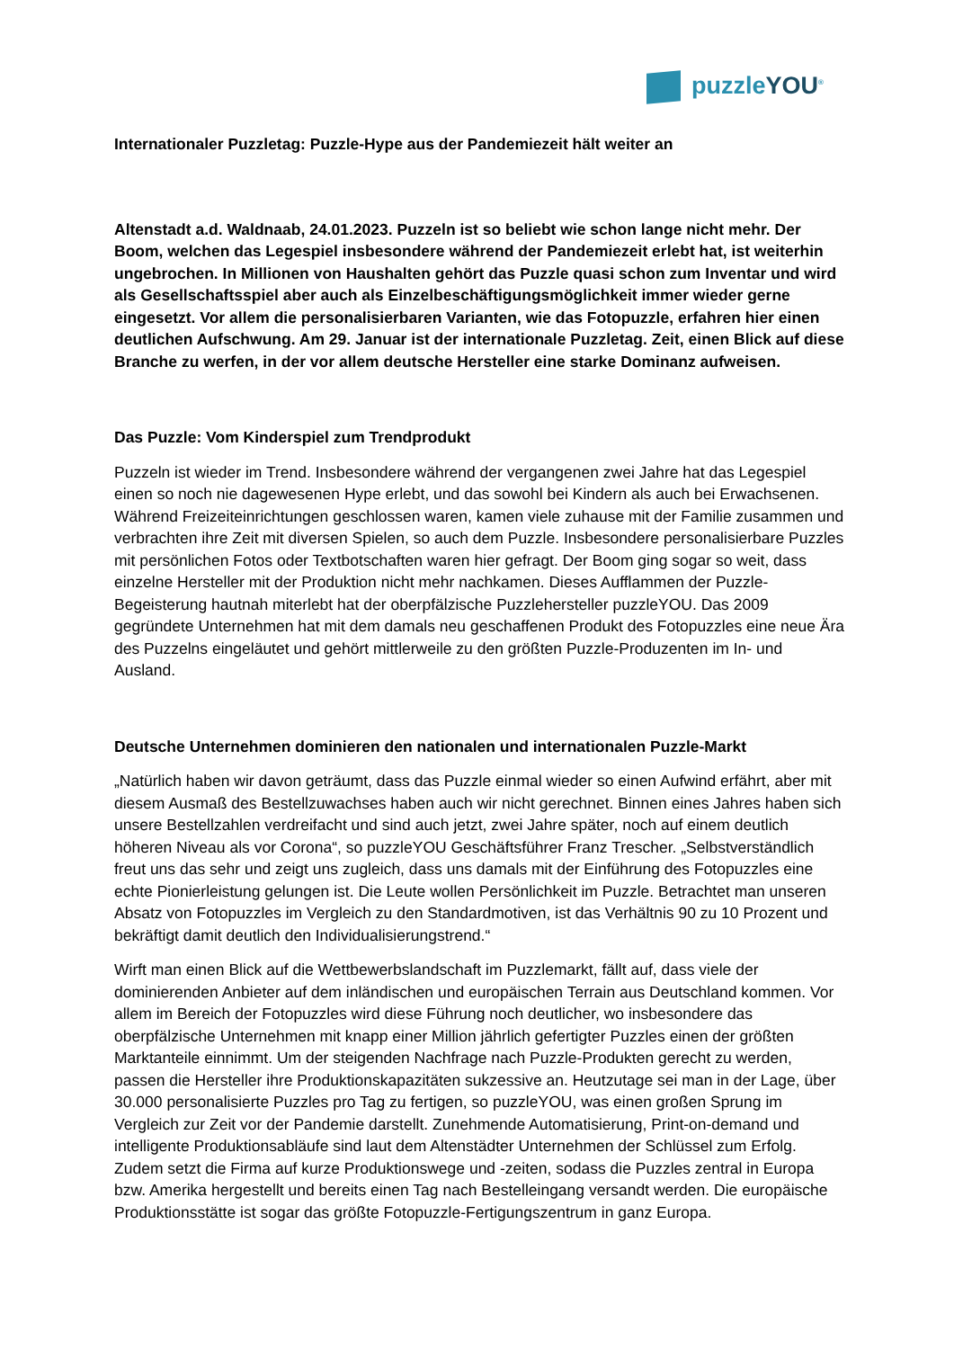puzzleYOU<sup>®</sup>
Internationaler Puzzletag: Puzzle-Hype aus der Pandemiezeit hält weiter an
Altenstadt a.d. Waldnaab, 24.01.2023. Puzzeln ist so beliebt wie schon lange nicht mehr. Der Boom, welchen das Legespiel insbesondere während der Pandemiezeit erlebt hat, ist weiterhin ungebrochen. In Millionen von Haushalten gehört das Puzzle quasi schon zum Inventar und wird als Gesellschaftsspiel aber auch als Einzelbeschäftigungsmöglichkeit immer wieder gerne eingesetzt. Vor allem die personalisierbaren Varianten, wie das Fotopuzzle, erfahren hier einen deutlichen Aufschwung. Am 29. Januar ist der internationale Puzzletag. Zeit, einen Blick auf diese Branche zu werfen, in der vor allem deutsche Hersteller eine starke Dominanz aufweisen.
Das Puzzle: Vom Kinderspiel zum Trendprodukt
Puzzeln ist wieder im Trend. Insbesondere während der vergangenen zwei Jahre hat das Legespiel einen so noch nie dagewesenen Hype erlebt, und das sowohl bei Kindern als auch bei Erwachsenen. Während Freizeiteinrichtungen geschlossen waren, kamen viele zuhause mit der Familie zusammen und verbrachten ihre Zeit mit diversen Spielen, so auch dem Puzzle. Insbesondere personalisierbare Puzzles mit persönlichen Fotos oder Textbotschaften waren hier gefragt. Der Boom ging sogar so weit, dass einzelne Hersteller mit der Produktion nicht mehr nachkamen. Dieses Aufflammen der Puzzle-Begeisterung hautnah miterlebt hat der oberpfälzische Puzzlehersteller puzzleYOU. Das 2009 gegründete Unternehmen hat mit dem damals neu geschaffenen Produkt des Fotopuzzles eine neue Ära des Puzzelns eingeläutet und gehört mittlerweile zu den größten Puzzle-Produzenten im In- und Ausland.
Deutsche Unternehmen dominieren den nationalen und internationalen Puzzle-Markt
„Natürlich haben wir davon geträumt, dass das Puzzle einmal wieder so einen Aufwind erfährt, aber mit diesem Ausmaß des Bestellzuwachses haben auch wir nicht gerechnet. Binnen eines Jahres haben sich unsere Bestellzahlen verdreifacht und sind auch jetzt, zwei Jahre später, noch auf einem deutlich höheren Niveau als vor Corona“, so puzzleYOU Geschäftsführer Franz Trescher. „Selbstverständlich freut uns das sehr und zeigt uns zugleich, dass uns damals mit der Einführung des Fotopuzzles eine echte Pionierleistung gelungen ist. Die Leute wollen Persönlichkeit im Puzzle. Betrachtet man unseren Absatz von Fotopuzzles im Vergleich zu den Standardmotiven, ist das Verhältnis 90 zu 10 Prozent und bekräftigt damit deutlich den Individualisierungstrend.“
Wirft man einen Blick auf die Wettbewerbslandschaft im Puzzlemarkt, fällt auf, dass viele der dominierenden Anbieter auf dem inländischen und europäischen Terrain aus Deutschland kommen. Vor allem im Bereich der Fotopuzzles wird diese Führung noch deutlicher, wo insbesondere das oberpfälzische Unternehmen mit knapp einer Million jährlich gefertigter Puzzles einen der größten Marktanteile einnimmt. Um der steigenden Nachfrage nach Puzzle-Produkten gerecht zu werden, passen die Hersteller ihre Produktionskapazitäten sukzessive an. Heutzutage sei man in der Lage, über 30.000 personalisierte Puzzles pro Tag zu fertigen, so puzzleYOU, was einen großen Sprung im Vergleich zur Zeit vor der Pandemie darstellt. Zunehmende Automatisierung, Print-on-demand und intelligente Produktionsabläufe sind laut dem Altenstädter Unternehmen der Schlüssel zum Erfolg. Zudem setzt die Firma auf kurze Produktionswege und -zeiten, sodass die Puzzles zentral in Europa bzw. Amerika hergestellt und bereits einen Tag nach Bestelleingang versandt werden. Die europäische Produktionsstätte ist sogar das größte Fotopuzzle-Fertigungszentrum in ganz Europa.